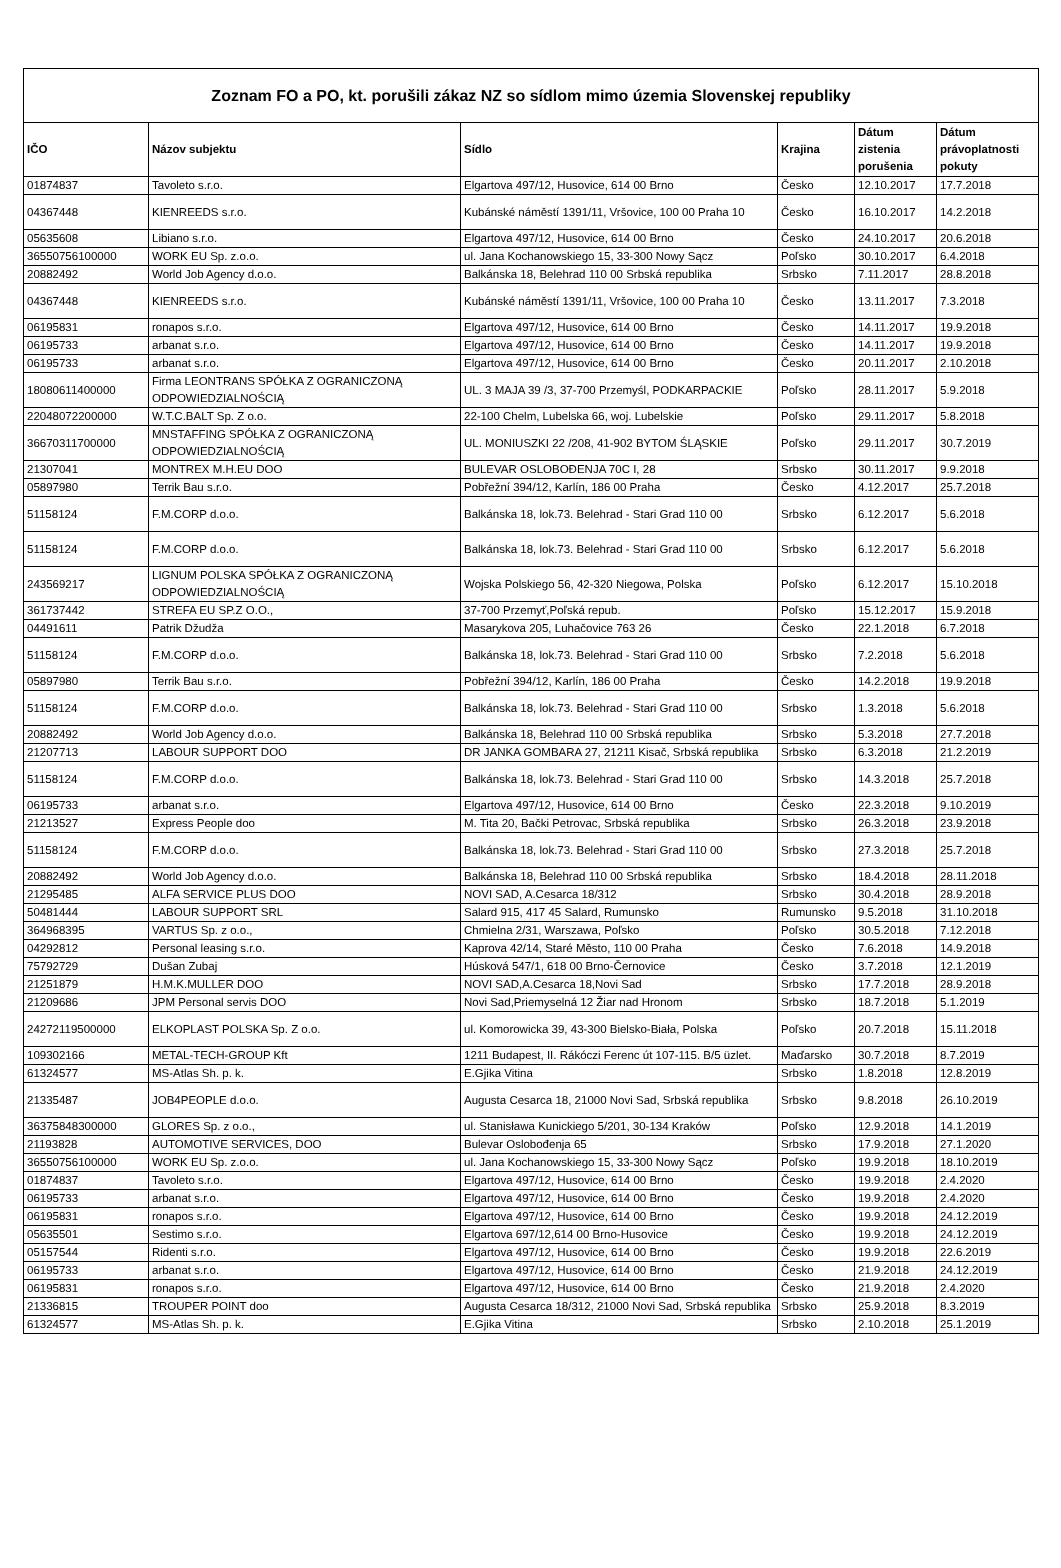| Zoznam FO a PO, kt. porušili zákaz NZ so sídlom mimo územia Slovenskej republiky | | | | | |
| --- | --- | --- | --- | --- | --- |
| IČO | Názov subjektu | Sídlo | Krajina | Dátum zistenia porušenia | Dátum právoplatnosti pokuty |
| 01874837 | Tavoleto s.r.o. | Elgartova 497/12, Husovice, 614 00 Brno | Česko | 12.10.2017 | 17.7.2018 |
| 04367448 | KIENREEDS s.r.o. | Kubánské náměstí 1391/11, Vršovice, 100 00 Praha 10 | Česko | 16.10.2017 | 14.2.2018 |
| 05635608 | Libiano s.r.o. | Elgartova 497/12, Husovice, 614 00 Brno | Česko | 24.10.2017 | 20.6.2018 |
| 36550756100000 | WORK EU Sp. z.o.o. | ul. Jana Kochanowskiego 15, 33-300 Nowy Sącz | Poľsko | 30.10.2017 | 6.4.2018 |
| 20882492 | World Job Agency d.o.o. | Balkánska 18, Belehrad 110 00 Srbská republika | Srbsko | 7.11.2017 | 28.8.2018 |
| 04367448 | KIENREEDS s.r.o. | Kubánské náměstí 1391/11, Vršovice, 100 00 Praha 10 | Česko | 13.11.2017 | 7.3.2018 |
| 06195831 | ronapos s.r.o. | Elgartova 497/12, Husovice, 614 00 Brno | Česko | 14.11.2017 | 19.9.2018 |
| 06195733 | arbanat s.r.o. | Elgartova 497/12, Husovice, 614 00 Brno | Česko | 14.11.2017 | 19.9.2018 |
| 06195733 | arbanat s.r.o. | Elgartova 497/12, Husovice, 614 00 Brno | Česko | 20.11.2017 | 2.10.2018 |
| 18080611400000 | Firma LEONTRANS SPÓŁKA Z OGRANICZONĄ ODPOWIEDZIALNOŚCIĄ | UL. 3 MAJA 39 /3, 37-700 Przemyśl, PODKARPACKIE | Poľsko | 28.11.2017 | 5.9.2018 |
| 22048072200000 | W.T.C.BALT Sp. Z o.o. | 22-100 Chelm, Lubelska 66, woj. Lubelskie | Poľsko | 29.11.2017 | 5.8.2018 |
| 36670311700000 | MNSTAFFING SPÓŁKA Z OGRANICZONĄ ODPOWIEDZIALNOŚCIĄ | UL. MONIUSZKI 22 /208, 41-902 BYTOM ŚLĄSKIE | Poľsko | 29.11.2017 | 30.7.2019 |
| 21307041 | MONTREX M.H.EU DOO | BULEVAR OSLOBOĐENJA 70C I, 28 | Srbsko | 30.11.2017 | 9.9.2018 |
| 05897980 | Terrik Bau s.r.o. | Pobřežní 394/12, Karlín, 186 00 Praha | Česko | 4.12.2017 | 25.7.2018 |
| 51158124 | F.M.CORP d.o.o. | Balkánska 18, lok.73. Belehrad - Stari Grad 110 00 | Srbsko | 6.12.2017 | 5.6.2018 |
| 51158124 | F.M.CORP d.o.o. | Balkánska 18, lok.73. Belehrad - Stari Grad 110 00 | Srbsko | 6.12.2017 | 5.6.2018 |
| 243569217 | LIGNUM POLSKA SPÓŁKA Z OGRANICZONĄ ODPOWIEDZIALNOŚCIĄ | Wojska Polskiego 56, 42-320 Niegowa, Polska | Poľsko | 6.12.2017 | 15.10.2018 |
| 361737442 | STREFA EU SP.Z O.O., | 37-700 Przemyť,Poľská repub. | Poľsko | 15.12.2017 | 15.9.2018 |
| 04491611 | Patrik Džudža | Masarykova 205, Luhačovice 763 26 | Česko | 22.1.2018 | 6.7.2018 |
| 51158124 | F.M.CORP d.o.o. | Balkánska 18, lok.73. Belehrad - Stari Grad 110 00 | Srbsko | 7.2.2018 | 5.6.2018 |
| 05897980 | Terrik Bau s.r.o. | Pobřežní 394/12, Karlín, 186 00 Praha | Česko | 14.2.2018 | 19.9.2018 |
| 51158124 | F.M.CORP d.o.o. | Balkánska 18, lok.73. Belehrad - Stari Grad 110 00 | Srbsko | 1.3.2018 | 5.6.2018 |
| 20882492 | World Job Agency d.o.o. | Balkánska 18, Belehrad 110 00 Srbská republika | Srbsko | 5.3.2018 | 27.7.2018 |
| 21207713 | LABOUR SUPPORT DOO | DR JANKA GOMBARA 27, 21211 Kisač, Srbská republika | Srbsko | 6.3.2018 | 21.2.2019 |
| 51158124 | F.M.CORP d.o.o. | Balkánska 18, lok.73. Belehrad - Stari Grad 110 00 | Srbsko | 14.3.2018 | 25.7.2018 |
| 06195733 | arbanat s.r.o. | Elgartova 497/12, Husovice, 614 00 Brno | Česko | 22.3.2018 | 9.10.2019 |
| 21213527 | Express People doo | M. Tita 20, Bački Petrovac, Srbská republika | Srbsko | 26.3.2018 | 23.9.2018 |
| 51158124 | F.M.CORP d.o.o. | Balkánska 18, lok.73. Belehrad - Stari Grad 110 00 | Srbsko | 27.3.2018 | 25.7.2018 |
| 20882492 | World Job Agency d.o.o. | Balkánska 18, Belehrad 110 00 Srbská republika | Srbsko | 18.4.2018 | 28.11.2018 |
| 21295485 | ALFA SERVICE PLUS DOO | NOVI SAD, A.Cesarca 18/312 | Srbsko | 30.4.2018 | 28.9.2018 |
| 50481444 | LABOUR SUPPORT SRL | Salard 915, 417 45 Salard, Rumunsko | Rumunsko | 9.5.2018 | 31.10.2018 |
| 364968395 | VARTUS Sp. z o.o., | Chmielna 2/31, Warszawa, Poľsko | Poľsko | 30.5.2018 | 7.12.2018 |
| 04292812 | Personal leasing s.r.o. | Kaprova 42/14, Staré Město, 110 00 Praha | Česko | 7.6.2018 | 14.9.2018 |
| 75792729 | Dušan Zubaj | Húsková 547/1, 618 00 Brno-Černovice | Česko | 3.7.2018 | 12.1.2019 |
| 21251879 | H.M.K.MULLER DOO | NOVI SAD,A.Cesarca 18,Novi Sad | Srbsko | 17.7.2018 | 28.9.2018 |
| 21209686 | JPM Personal servis DOO | Novi Sad,Priemyselná 12 Žiar nad Hronom | Srbsko | 18.7.2018 | 5.1.2019 |
| 24272119500000 | ELKOPLAST POLSKA Sp. Z o.o. | ul. Komorowicka 39, 43-300 Bielsko-Biała, Polska | Poľsko | 20.7.2018 | 15.11.2018 |
| 109302166 | METAL-TECH-GROUP Kft | 1211 Budapest, II. Rákóczi Ferenc út 107-115. B/5 üzlet. | Maďarsko | 30.7.2018 | 8.7.2019 |
| 61324577 | MS-Atlas Sh. p. k. | E.Gjika Vitina | Srbsko | 1.8.2018 | 12.8.2019 |
| 21335487 | JOB4PEOPLE d.o.o. | Augusta Cesarca 18, 21000 Novi Sad, Srbská republika | Srbsko | 9.8.2018 | 26.10.2019 |
| 36375848300000 | GLORES Sp. z o.o., | ul. Stanisława Kunickiego 5/201, 30-134 Kraków | Poľsko | 12.9.2018 | 14.1.2019 |
| 21193828 | AUTOMOTIVE SERVICES, DOO | Bulevar Oslobođenja 65 | Srbsko | 17.9.2018 | 27.1.2020 |
| 36550756100000 | WORK EU Sp. z.o.o. | ul. Jana Kochanowskiego 15, 33-300 Nowy Sącz | Poľsko | 19.9.2018 | 18.10.2019 |
| 01874837 | Tavoleto s.r.o. | Elgartova 497/12, Husovice, 614 00 Brno | Česko | 19.9.2018 | 2.4.2020 |
| 06195733 | arbanat s.r.o. | Elgartova 497/12, Husovice, 614 00 Brno | Česko | 19.9.2018 | 2.4.2020 |
| 06195831 | ronapos s.r.o. | Elgartova 497/12, Husovice, 614 00 Brno | Česko | 19.9.2018 | 24.12.2019 |
| 05635501 | Sestimo s.r.o. | Elgartova 697/12,614 00 Brno-Husovice | Česko | 19.9.2018 | 24.12.2019 |
| 05157544 | Ridenti s.r.o. | Elgartova 497/12, Husovice, 614 00 Brno | Česko | 19.9.2018 | 22.6.2019 |
| 06195733 | arbanat s.r.o. | Elgartova 497/12, Husovice, 614 00 Brno | Česko | 21.9.2018 | 24.12.2019 |
| 06195831 | ronapos s.r.o. | Elgartova 497/12, Husovice, 614 00 Brno | Česko | 21.9.2018 | 2.4.2020 |
| 21336815 | TROUPER POINT doo | Augusta Cesarca 18/312, 21000 Novi Sad, Srbská republika | Srbsko | 25.9.2018 | 8.3.2019 |
| 61324577 | MS-Atlas Sh. p. k. | E.Gjika Vitina | Srbsko | 2.10.2018 | 25.1.2019 |